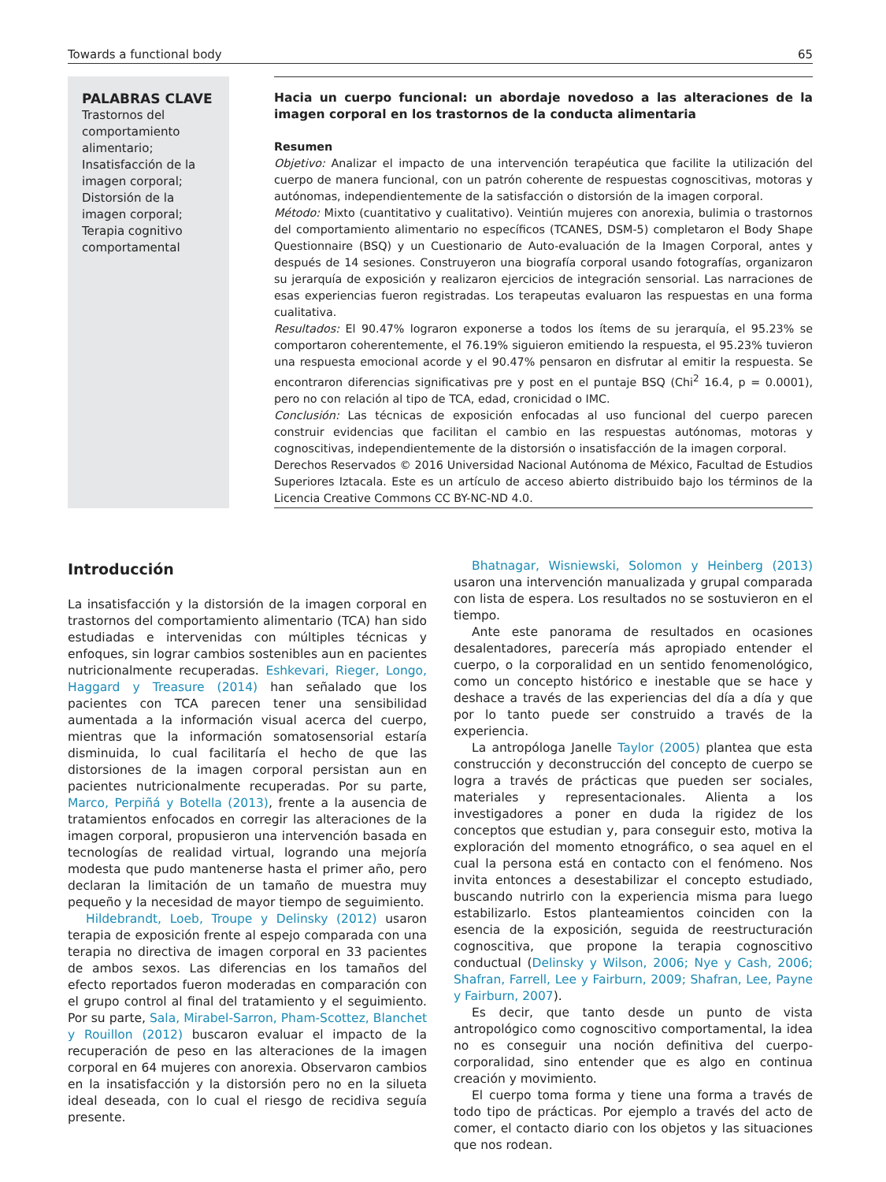Towards a functional body 65
PALABRAS CLAVE
Trastornos del comportamiento alimentario; Insatisfacción de la imagen corporal; Distorsión de la imagen corporal; Terapia cognitivo comportamental
Hacia un cuerpo funcional: un abordaje novedoso a las alteraciones de la imagen corporal en los trastornos de la conducta alimentaria
Resumen
Objetivo: Analizar el impacto de una intervención terapéutica que facilite la utilización del cuerpo de manera funcional, con un patrón coherente de respuestas cognoscitivas, motoras y autónomas, independientemente de la satisfacción o distorsión de la imagen corporal.
Método: Mixto (cuantitativo y cualitativo). Veintiún mujeres con anorexia, bulimia o trastornos del comportamiento alimentario no específicos (TCANES, DSM-5) completaron el Body Shape Questionnaire (BSQ) y un Cuestionario de Auto-evaluación de la Imagen Corporal, antes y después de 14 sesiones. Construyeron una biografía corporal usando fotografías, organizaron su jerarquía de exposición y realizaron ejercicios de integración sensorial. Las narraciones de esas experiencias fueron registradas. Los terapeutas evaluaron las respuestas en una forma cualitativa.
Resultados: El 90.47% lograron exponerse a todos los ítems de su jerarquía, el 95.23% se comportaron coherentemente, el 76.19% siguieron emitiendo la respuesta, el 95.23% tuvieron una respuesta emocional acorde y el 90.47% pensaron en disfrutar al emitir la respuesta. Se encontraron diferencias significativas pre y post en el puntaje BSQ (Chi<sup>2</sup> 16.4, p = 0.0001), pero no con relación al tipo de TCA, edad, cronicidad o IMC.
Conclusión: Las técnicas de exposición enfocadas al uso funcional del cuerpo parecen construir evidencias que facilitan el cambio en las respuestas autónomas, motoras y cognoscitivas, independientemente de la distorsión o insatisfacción de la imagen corporal.
Derechos Reservados © 2016 Universidad Nacional Autónoma de México, Facultad de Estudios Superiores Iztacala. Este es un artículo de acceso abierto distribuido bajo los términos de la Licencia Creative Commons CC BY-NC-ND 4.0.
Introducción
La insatisfacción y la distorsión de la imagen corporal en trastornos del comportamiento alimentario (TCA) han sido estudiadas e intervenidas con múltiples técnicas y enfoques, sin lograr cambios sostenibles aun en pacientes nutricionalmente recuperadas. Eshkevari, Rieger, Longo, Haggard y Treasure (2014) han señalado que los pacientes con TCA parecen tener una sensibilidad aumentada a la información visual acerca del cuerpo, mientras que la información somatosensorial estaría disminuida, lo cual facilitaría el hecho de que las distorsiones de la imagen corporal persistan aun en pacientes nutricionalmente recuperadas. Por su parte, Marco, Perpiñá y Botella (2013), frente a la ausencia de tratamientos enfocados en corregir las alteraciones de la imagen corporal, propusieron una intervención basada en tecnologías de realidad virtual, logrando una mejoría modesta que pudo mantenerse hasta el primer año, pero declaran la limitación de un tamaño de muestra muy pequeño y la necesidad de mayor tiempo de seguimiento.
Hildebrandt, Loeb, Troupe y Delinsky (2012) usaron terapia de exposición frente al espejo comparada con una terapia no directiva de imagen corporal en 33 pacientes de ambos sexos. Las diferencias en los tamaños del efecto reportados fueron moderadas en comparación con el grupo control al final del tratamiento y el seguimiento. Por su parte, Sala, Mirabel-Sarron, Pham-Scottez, Blanchet y Rouillon (2012) buscaron evaluar el impacto de la recuperación de peso en las alteraciones de la imagen corporal en 64 mujeres con anorexia. Observaron cambios en la insatisfacción y la distorsión pero no en la silueta ideal deseada, con lo cual el riesgo de recidiva seguía presente.
Bhatnagar, Wisniewski, Solomon y Heinberg (2013) usaron una intervención manualizada y grupal comparada con lista de espera. Los resultados no se sostuvieron en el tiempo.
Ante este panorama de resultados en ocasiones desalentadores, parecería más apropiado entender el cuerpo, o la corporalidad en un sentido fenomenológico, como un concepto histórico e inestable que se hace y deshace a través de las experiencias del día a día y que por lo tanto puede ser construido a través de la experiencia.
La antropóloga Janelle Taylor (2005) plantea que esta construcción y deconstrucción del concepto de cuerpo se logra a través de prácticas que pueden ser sociales, materiales y representacionales. Alienta a los investigadores a poner en duda la rigidez de los conceptos que estudian y, para conseguir esto, motiva la exploración del momento etnográfico, o sea aquel en el cual la persona está en contacto con el fenómeno. Nos invita entonces a desestabilizar el concepto estudiado, buscando nutrirlo con la experiencia misma para luego estabilizarlo. Estos planteamientos coinciden con la esencia de la exposición, seguida de reestructuración cognoscitiva, que propone la terapia cognoscitivo conductual (Delinsky y Wilson, 2006; Nye y Cash, 2006; Shafran, Farrell, Lee y Fairburn, 2009; Shafran, Lee, Payne y Fairburn, 2007).
Es decir, que tanto desde un punto de vista antropológico como cognoscitivo comportamental, la idea no es conseguir una noción definitiva del cuerpo-corporalidad, sino entender que es algo en continua creación y movimiento.
El cuerpo toma forma y tiene una forma a través de todo tipo de prácticas. Por ejemplo a través del acto de comer, el contacto diario con los objetos y las situaciones que nos rodean.